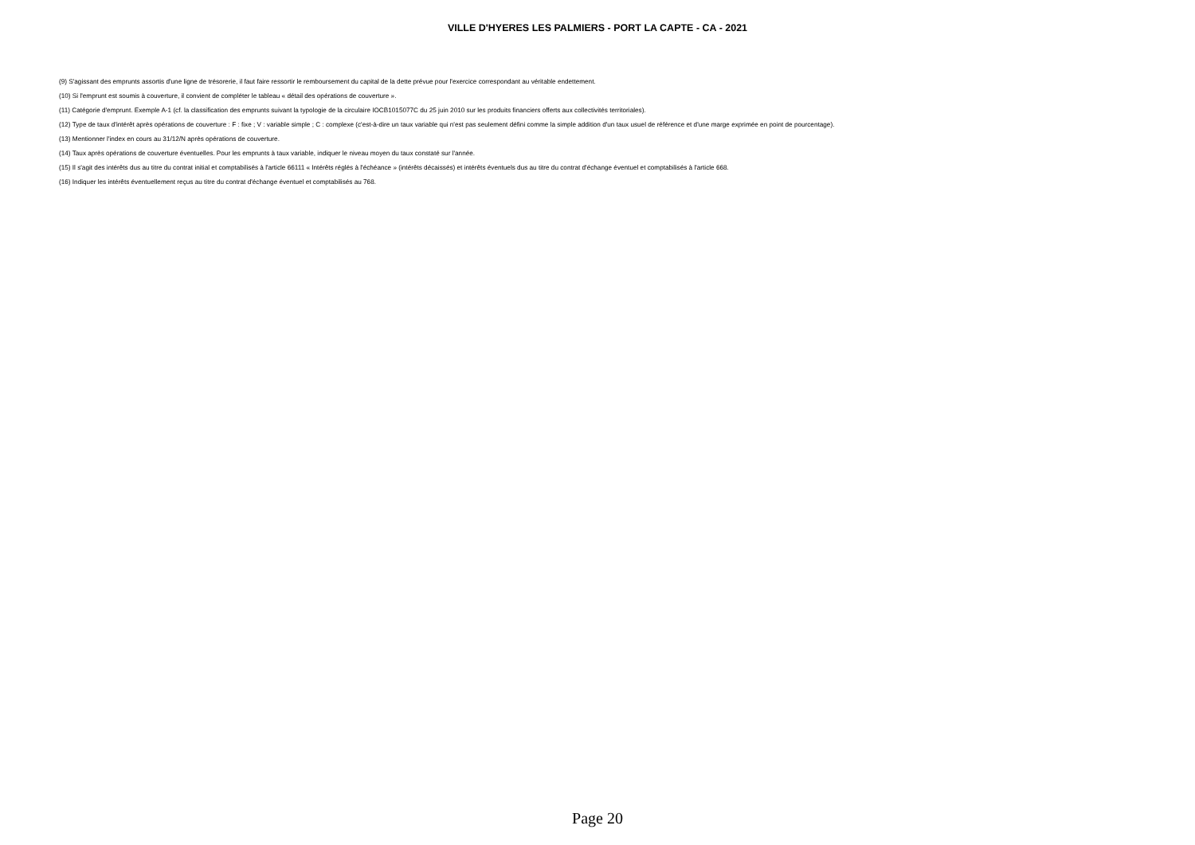VILLE D'HYERES LES PALMIERS - PORT LA CAPTE - CA - 2021
(9) S'agissant des emprunts assortis d'une ligne de trésorerie, il faut faire ressortir le remboursement du capital de la dette prévue pour l'exercice correspondant au véritable endettement.
(10) Si l'emprunt est soumis à couverture, il convient de compléter le tableau « détail des opérations de couverture ».
(11) Catégorie d'emprunt. Exemple A-1 (cf. la classification des emprunts suivant la typologie de la circulaire IOCB1015077C du 25 juin 2010 sur les produits financiers offerts aux collectivités territoriales).
(12) Type de taux d'intérêt après opérations de couverture : F : fixe ; V : variable simple ; C : complexe (c'est-à-dire un taux variable qui n'est pas seulement défini comme la simple addition d'un taux usuel de référence et d'une marge exprimée en point de pourcentage).
(13) Mentionner l'index en cours au 31/12/N après opérations de couverture.
(14) Taux après opérations de couverture éventuelles. Pour les emprunts à taux variable, indiquer le niveau moyen du taux constaté sur l'année.
(15) Il s'agit des intérêts dus au titre du contrat initial et comptabilisés à l'article 66111 « Intérêts réglés à l'échéance » (intérêts décaissés) et intérêts éventuels dus au titre du contrat d'échange éventuel et comptabilisés à l'article 668.
(16) Indiquer les intérêts éventuellement reçus au titre du contrat d'échange éventuel et comptabilisés au 768.
Page 20